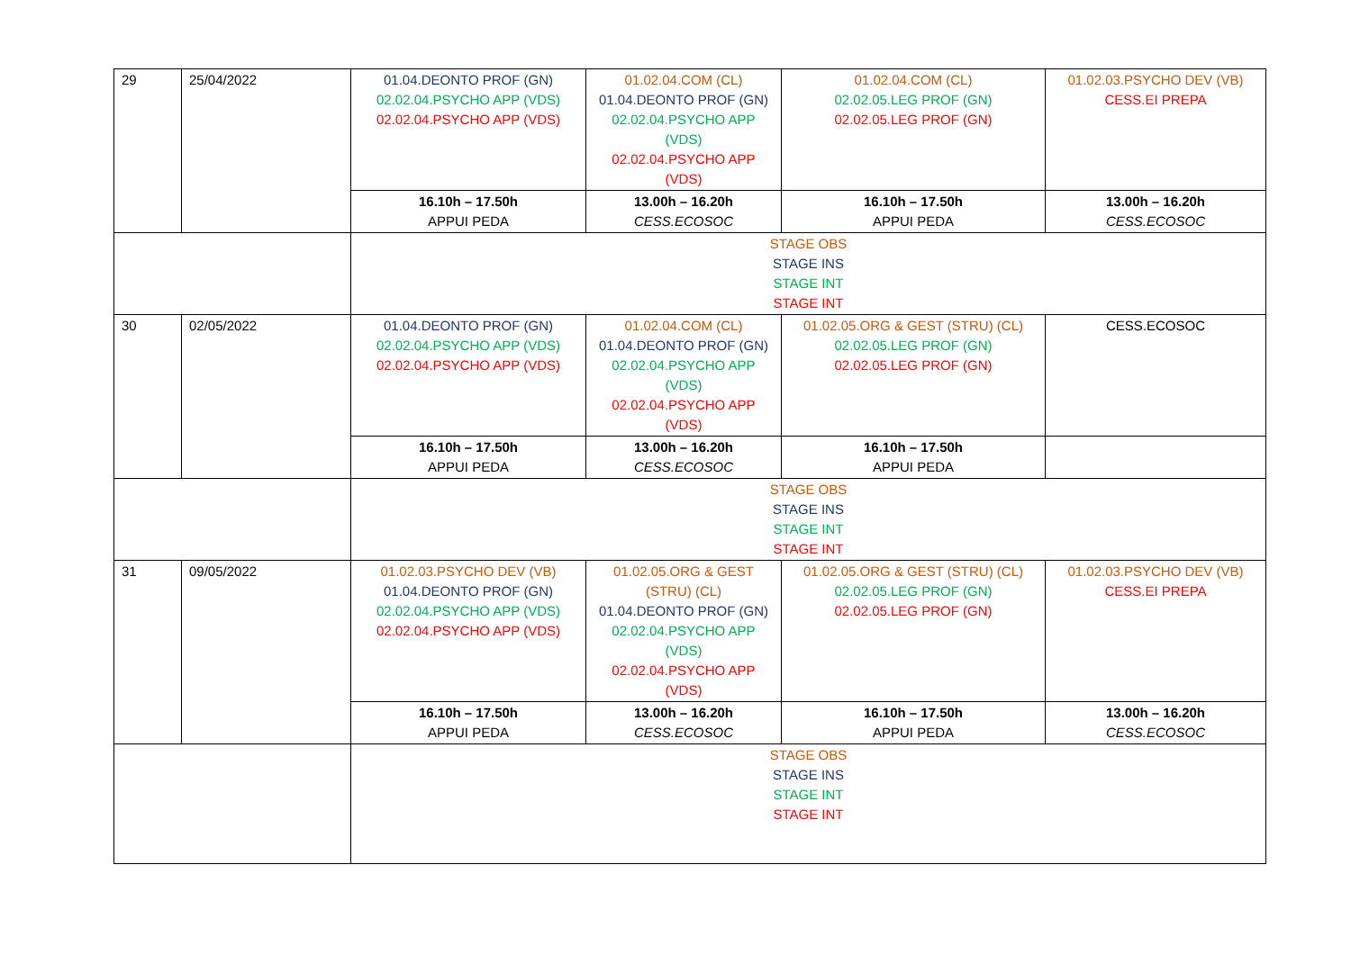| 29 | 25/04/2022 | 01.04.DEONTO PROF (GN) 02.02.04.PSYCHO APP (VDS) 02.02.04.PSYCHO APP (VDS) | 01.02.04.COM (CL) 01.04.DEONTO PROF (GN) 02.02.04.PSYCHO APP (VDS) 02.02.04.PSYCHO APP (VDS) | 01.02.04.COM (CL) 02.02.05.LEG PROF (GN) 02.02.05.LEG PROF (GN) | 01.02.03.PSYCHO DEV (VB) CESS.EI PREPA |
| | | 16.10h – 17.50h APPUI PEDA | 13.00h – 16.20h CESS.ECOSOC | 16.10h – 17.50h APPUI PEDA | 13.00h – 16.20h CESS.ECOSOC |
| | | STAGE OBS STAGE INS STAGE INT STAGE INT | | | |
| 30 | 02/05/2022 | 01.04.DEONTO PROF (GN) 02.02.04.PSYCHO APP (VDS) 02.02.04.PSYCHO APP (VDS) | 01.02.04.COM (CL) 01.04.DEONTO PROF (GN) 02.02.04.PSYCHO APP (VDS) 02.02.04.PSYCHO APP (VDS) | 01.02.05.ORG & GEST (STRU) (CL) 02.02.05.LEG PROF (GN) 02.02.05.LEG PROF (GN) | CESS.ECOSOC |
| | | 16.10h – 17.50h APPUI PEDA | 13.00h – 16.20h CESS.ECOSOC | 16.10h – 17.50h APPUI PEDA | |
| | | STAGE OBS STAGE INS STAGE INT STAGE INT | | | |
| 31 | 09/05/2022 | 01.02.03.PSYCHO DEV (VB) 01.04.DEONTO PROF (GN) 02.02.04.PSYCHO APP (VDS) 02.02.04.PSYCHO APP (VDS) | 01.02.05.ORG & GEST (STRU) (CL) 01.04.DEONTO PROF (GN) 02.02.04.PSYCHO APP (VDS) 02.02.04.PSYCHO APP (VDS) | 01.02.05.ORG & GEST (STRU) (CL) 02.02.05.LEG PROF (GN) 02.02.05.LEG PROF (GN) | 01.02.03.PSYCHO DEV (VB) CESS.EI PREPA |
| | | 16.10h – 17.50h APPUI PEDA | 13.00h – 16.20h CESS.ECOSOC | 16.10h – 17.50h APPUI PEDA | 13.00h – 16.20h CESS.ECOSOC |
| | | STAGE OBS STAGE INS STAGE INT STAGE INT | | | |